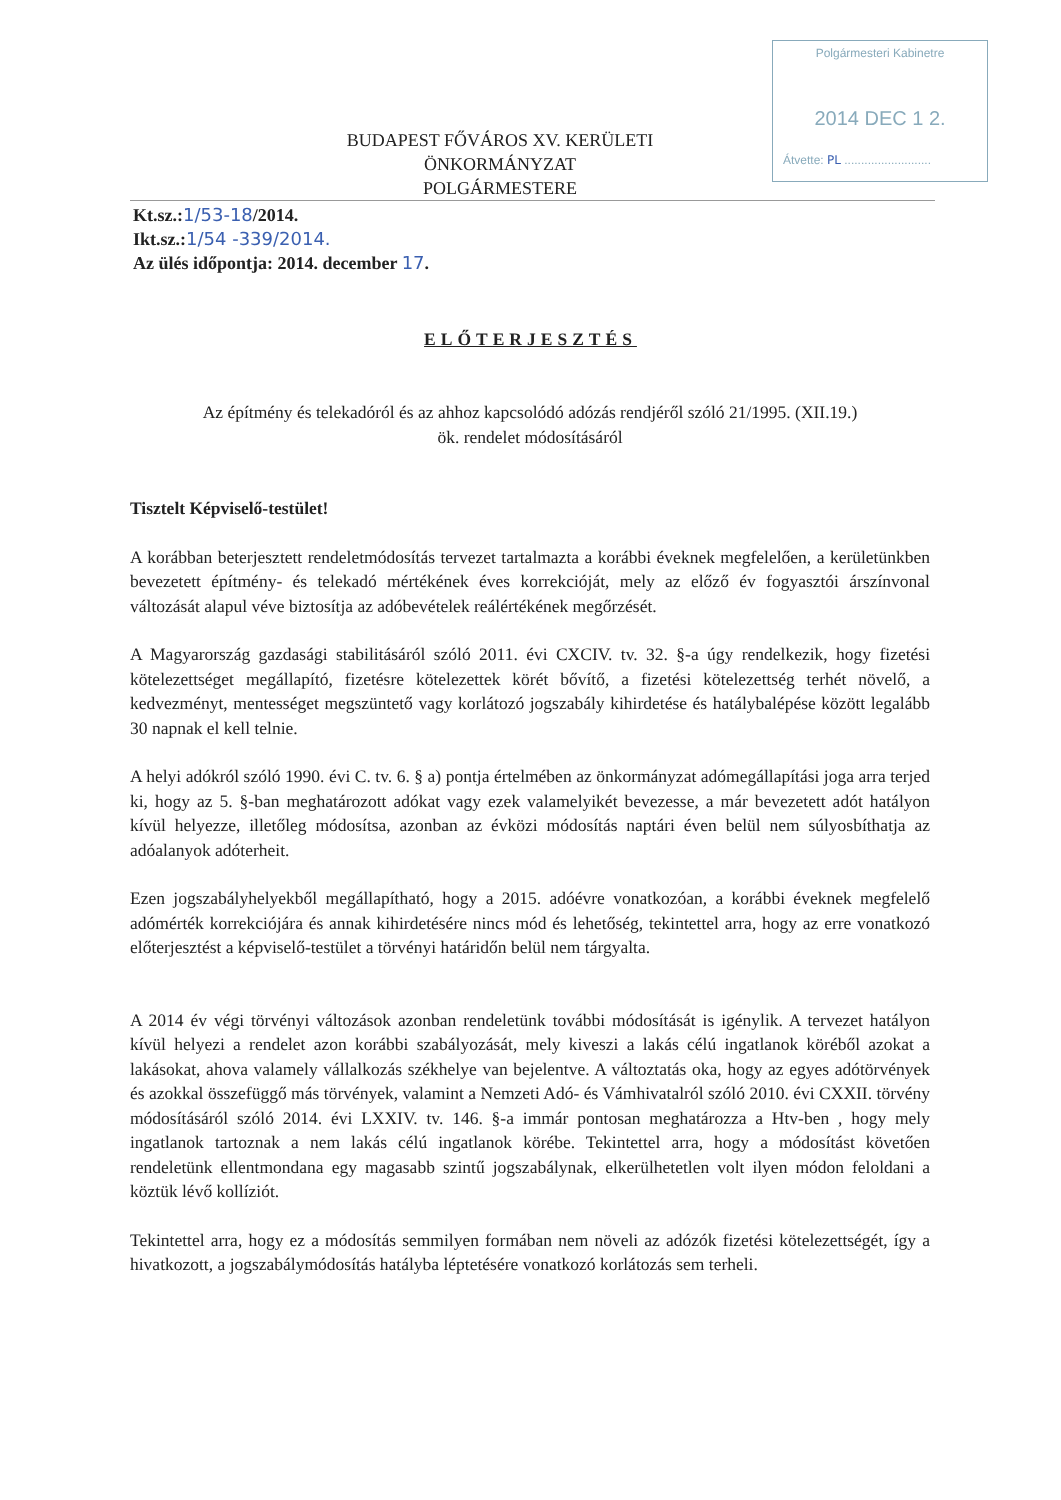Polgármesteri Kabinetre
2014 DEC 1 2.
Átvette: PL ..........................
BUDAPEST FŐVÁROS XV. KERÜLETI
ÖNKORMÁNYZAT
POLGÁRMESTERE
Kt.sz.:1/53-18/2014.
Ikt.sz.:1/54 -339/2014.
Az ülés időpontja: 2014. december 17.
ELŐTERJESZTÉS
Az építmény és telekadóról és az ahhoz kapcsolódó adózás rendjéről szóló 21/1995. (XII.19.)
ök. rendelet módosításáról
Tisztelt Képviselő-testület!
A korábban beterjesztett rendeletmódosítás tervezet tartalmazta a korábbi éveknek megfelelően, a kerületünkben bevezetett építmény- és telekadó mértékének éves korrekcióját, mely az előző év fogyasztói árszínvonal változását alapul véve biztosítja az adóbevételek reálértékének megőrzését.
A Magyarország gazdasági stabilitásáról szóló 2011. évi CXCIV. tv. 32. §-a úgy rendelkezik, hogy fizetési kötelezettséget megállapító, fizetésre kötelezettek körét bővítő, a fizetési kötelezettség terhét növelő, a kedvezményt, mentességet megszüntető vagy korlátozó jogszabály kihirdetése és hatálybalépése között legalább 30 napnak el kell telnie.
A helyi adókról szóló 1990. évi C. tv. 6. § a) pontja értelmében az önkormányzat adómegállapítási joga arra terjed ki, hogy az 5. §-ban meghatározott adókat vagy ezek valamelyikét bevezesse, a már bevezetett adót hatályon kívül helyezze, illetőleg módosítsa, azonban az évközi módosítás naptári éven belül nem súlyosbíthatja az adóalanyok adóterheit.
Ezen jogszabályhelyekből megállapítható, hogy a 2015. adóévre vonatkozóan, a korábbi éveknek megfelelő adómérték korrekciójára és annak kihirdetésére nincs mód és lehetőség, tekintettel arra, hogy az erre vonatkozó előterjesztést a képviselő-testület a törvényi határidőn belül nem tárgyalta.
A 2014 év végi törvényi változások azonban rendeletünk további módosítását is igénylik. A tervezet hatályon kívül helyezi a rendelet azon korábbi szabályozását, mely kiveszi a lakás célú ingatlanok köréből azokat a lakásokat, ahova valamely vállalkozás székhelye van bejelentve. A változtatás oka, hogy az egyes adótörvények és azokkal összefüggő más törvények, valamint a Nemzeti Adó- és Vámhivatalról szóló 2010. évi CXXII. törvény módosításáról szóló 2014. évi LXXIV. tv. 146. §-a immár pontosan meghatározza a Htv-ben , hogy mely ingatlanok tartoznak a nem lakás célú ingatlanok körébe. Tekintettel arra, hogy a módosítást követően rendeletünk ellentmondana egy magasabb szintű jogszabálynak, elkerülhetetlen volt ilyen módon feloldani a köztük lévő kollíziót.
Tekintettel arra, hogy ez a módosítás semmilyen formában nem növeli az adózók fizetési kötelezettségét, így a hivatkozott, a jogszabálymódosítás hatályba léptetésére vonatkozó korlátozás sem terheli.